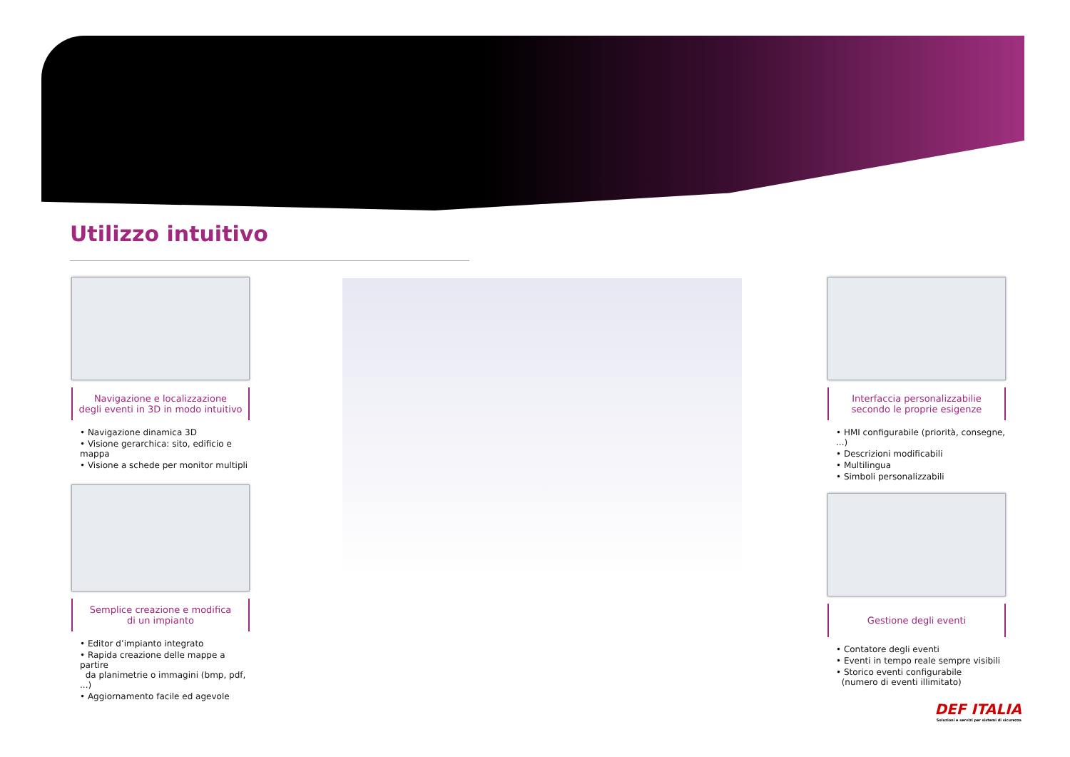Utilizzo intuitivo
Navigazione e localizzazione
degli eventi in 3D in modo intuitivo
• Navigazione dinamica 3D
• Visione gerarchica: sito, edificio e mappa
• Visione a schede per monitor multipli
Semplice creazione e modifica
di un impianto
• Editor d’impianto integrato
• Rapida creazione delle mappe a partire
da planimetrie o immagini (bmp, pdf, ...)
• Aggiornamento facile ed agevole
Interfaccia personalizzabilie
secondo le proprie esigenze
• HMI configurabile (priorità, consegne, ...)
• Descrizioni modificabili
• Multilingua
• Simboli personalizzabili
Gestione degli eventi
• Contatore degli eventi
• Eventi in tempo reale sempre visibili
• Storico eventi configurabile
(numero di eventi illimitato)
DEF ITALIA
Soluzioni e servizi per sistemi di sicurezza